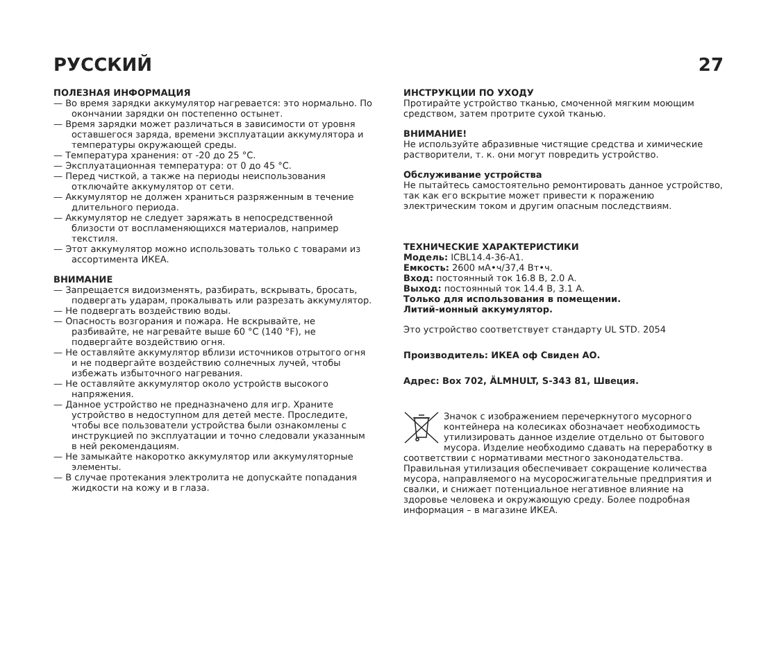РУССКИЙ 27
ПОЛЕЗНАЯ ИНФОРМАЦИЯ
— Во время зарядки аккумулятор нагревается: это нормально. По окончании зарядки он постепенно остынет.
— Время зарядки может различаться в зависимости от уровня оставшегося заряда, времени эксплуатации аккумулятора и температуры окружающей среды.
— Температура хранения: от -20 до 25 °C.
— Эксплуатационная температура: от 0 до 45 °C.
— Перед чисткой, а также на периоды неиспользования отключайте аккумулятор от сети.
— Аккумулятор не должен храниться разряженным в течение длительного периода.
— Аккумулятор не следует заряжать в непосредственной близости от воспламеняющихся материалов, например текстиля.
— Этот аккумулятор можно использовать только с товарами из ассортимента ИКЕА.
ВНИМАНИЕ
— Запрещается видоизменять, разбирать, вскрывать, бросать, подвергать ударам, прокалывать или разрезать аккумулятор.
— Не подвергать воздействию воды.
— Опасность возгорания и пожара. Не вскрывайте, не разбивайте, не нагревайте выше 60 °C (140 °F), не подвергайте воздействию огня.
— Не оставляйте аккумулятор вблизи источников отрытого огня и не подвергайте воздействию солнечных лучей, чтобы избежать избыточного нагревания.
— Не оставляйте аккумулятор около устройств высокого напряжения.
— Данное устройство не предназначено для игр. Храните устройство в недоступном для детей месте. Проследите, чтобы все пользователи устройства были ознакомлены с инструкцией по эксплуатации и точно следовали указанным в ней рекомендациям.
— Не замыкайте накоротко аккумулятор или аккумуляторные элементы.
— В случае протекания электролита не допускайте попадания жидкости на кожу и в глаза.
ИНСТРУКЦИИ ПО УХОДУ
Протирайте устройство тканью, смоченной мягким моющим средством, затем протрите сухой тканью.
ВНИМАНИЕ!
Не используйте абразивные чистящие средства и химические растворители, т. к. они могут повредить устройство.
Обслуживание устройства
Не пытайтесь самостоятельно ремонтировать данное устройство, так как его вскрытие может привести к поражению электрическим током и другим опасным последствиям.
ТЕХНИЧЕСКИЕ ХАРАКТЕРИСТИКИ
Модель: ICBL14.4-36-A1.
Емкость: 2600 мА•ч/37,4 Вт•ч.
Вход: постоянный ток 16.8 В, 2.0 А.
Выход: постоянный ток 14.4 В, 3.1 А.
Только для использования в помещении.
Литий-ионный аккумулятор.
Это устройство соответствует стандарту UL STD. 2054
Производитель: ИКЕА оф Свиден АО.
Адрес: Box 702, ÄLMHULT, S-343 81, Швеция.
Значок с изображением перечеркнутого мусорного контейнера на колесиках обозначает необходимость утилизировать данное изделие отдельно от бытового мусора. Изделие необходимо сдавать на переработку в соответствии с нормативами местного законодательства. Правильная утилизация обеспечивает сокращение количества мусора, направляемого на мусоросжигательные предприятия и свалки, и снижает потенциальное негативное влияние на здоровье человека и окружающую среду. Более подробная информация – в магазине ИКЕА.